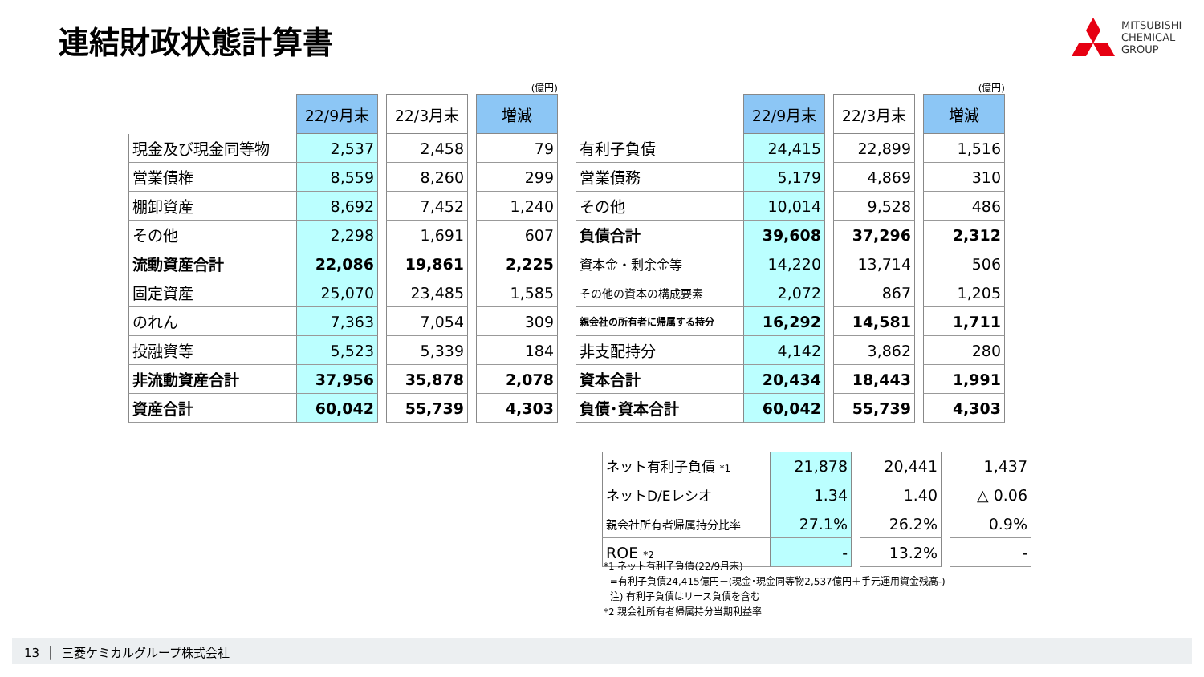連結財政状態計算書
MITSUBISHI
CHEMICAL
GROUP
(億円)
| | 22/9月末 | | 22/3月末 | | 増減 |
| 現金及び現金同等物 | 2,537 | | 2,458 | | 79 |
| 営業債権 | 8,559 | | 8,260 | | 299 |
| 棚卸資産 | 8,692 | | 7,452 | | 1,240 |
| その他 | 2,298 | | 1,691 | | 607 |
| 流動資産合計 | 22,086 | | 19,861 | | 2,225 |
| 固定資産 | 25,070 | | 23,485 | | 1,585 |
| のれん | 7,363 | | 7,054 | | 309 |
| 投融資等 | 5,523 | | 5,339 | | 184 |
| 非流動資産合計 | 37,956 | | 35,878 | | 2,078 |
| 資産合計 | 60,042 | | 55,739 | | 4,303 |
(億円)
| | 22/9月末 | | 22/3月末 | | 増減 |
| 有利子負債 | 24,415 | | 22,899 | | 1,516 |
| 営業債務 | 5,179 | | 4,869 | | 310 |
| その他 | 10,014 | | 9,528 | | 486 |
| 負債合計 | 39,608 | | 37,296 | | 2,312 |
| 資本金・剰余金等 | 14,220 | | 13,714 | | 506 |
| その他の資本の構成要素 | 2,072 | | 867 | | 1,205 |
| 親会社の所有者に帰属する持分 | 16,292 | | 14,581 | | 1,711 |
| 非支配持分 | 4,142 | | 3,862 | | 280 |
| 資本合計 | 20,434 | | 18,443 | | 1,991 |
| 負債･資本合計 | 60,042 | | 55,739 | | 4,303 |
| ネット有利子負債 *1 | 21,878 | | 20,441 | | 1,437 |
| ネットD/Eレシオ | 1.34 | | 1.40 | | △ 0.06 |
| 親会社所有者帰属持分比率 | 27.1% | | 26.2% | | 0.9% |
| ROE *2 | - | | 13.2% | | - |
*1 ネット有利子負債(22/9月末)
=有利子負債24,415億円－(現金･現金同等物2,537億円＋手元運用資金残高-)
注) 有利子負債はリース負債を含む
*2 親会社所有者帰属持分当期利益率
13 │ 三菱ケミカルグループ株式会社